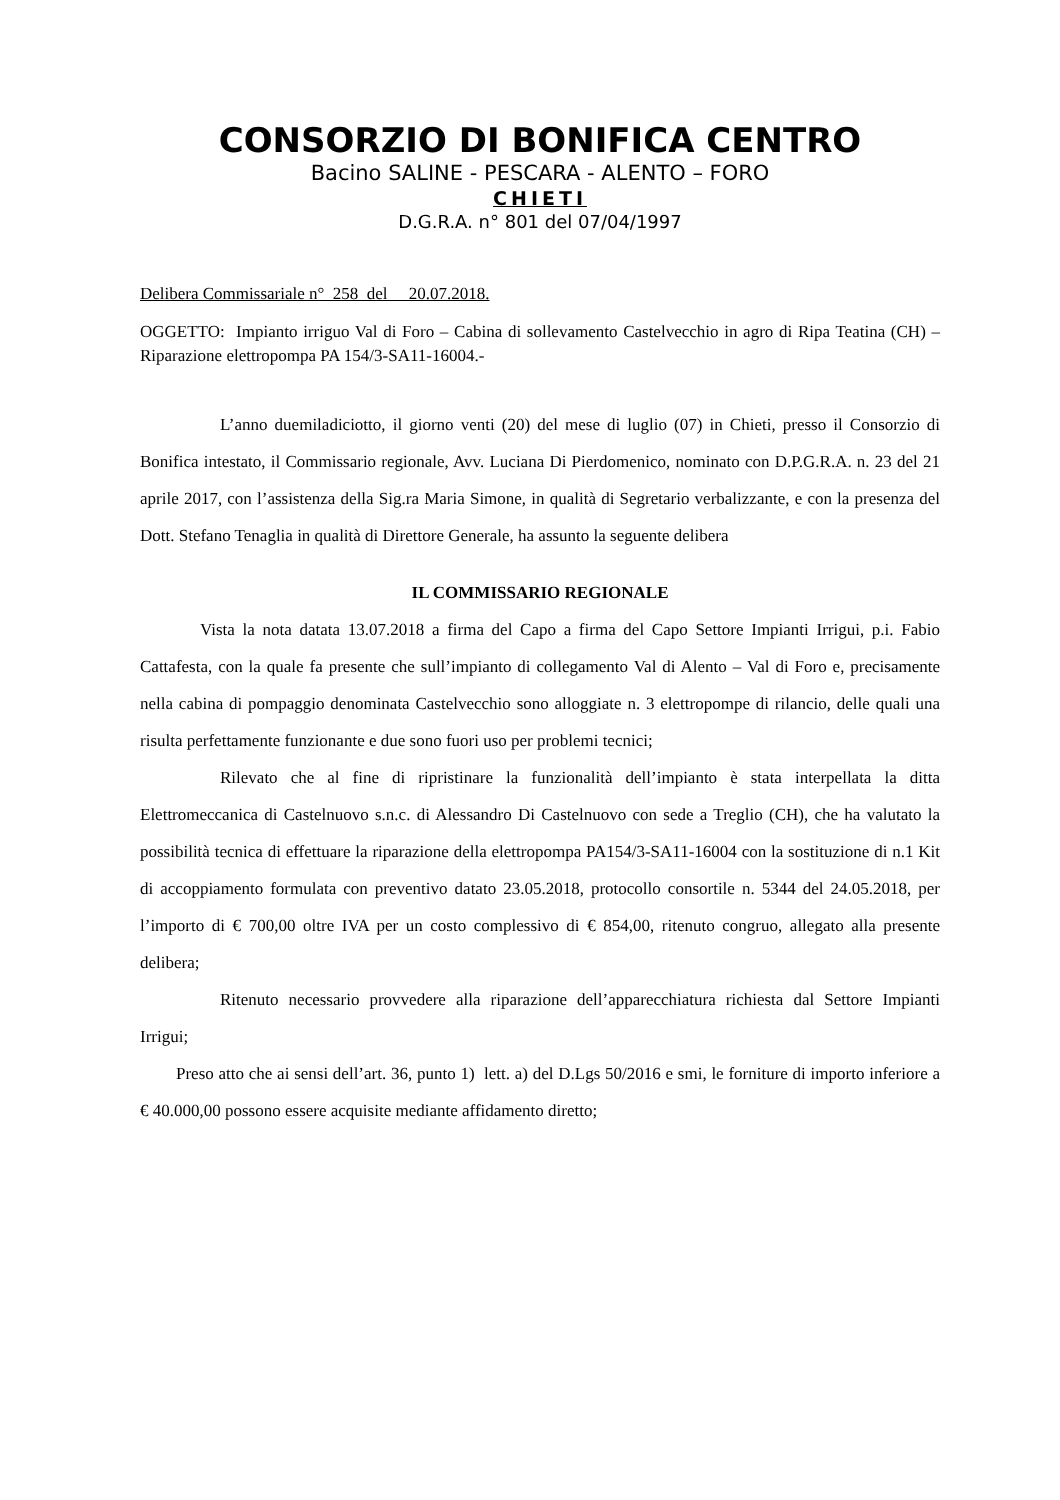CONSORZIO DI BONIFICA CENTRO
Bacino SALINE - PESCARA - ALENTO – FORO
CHIETI
D.G.R.A. n° 801 del 07/04/1997
Delibera Commissariale n° 258 del 20.07.2018.
OGGETTO: Impianto irriguo Val di Foro – Cabina di sollevamento Castelvecchio in agro di Ripa Teatina (CH) – Riparazione elettropompa PA 154/3-SA11-16004.-
L’anno duemiladiciotto, il giorno venti (20) del mese di luglio (07) in Chieti, presso il Consorzio di Bonifica intestato, il Commissario regionale, Avv. Luciana Di Pierdomenico, nominato con D.P.G.R.A. n. 23 del 21 aprile 2017, con l’assistenza della Sig.ra Maria Simone, in qualità di Segretario verbalizzante, e con la presenza del Dott. Stefano Tenaglia in qualità di Direttore Generale, ha assunto la seguente delibera
IL COMMISSARIO REGIONALE
Vista la nota datata 13.07.2018 a firma del Capo a firma del Capo Settore Impianti Irrigui, p.i. Fabio Cattafesta, con la quale fa presente che sull’impianto di collegamento Val di Alento – Val di Foro e, precisamente nella cabina di pompaggio denominata Castelvecchio sono alloggiate n. 3 elettropompe di rilancio, delle quali una risulta perfettamente funzionante e due sono fuori uso per problemi tecnici;
Rilevato che al fine di ripristinare la funzionalità dell’impianto è stata interpellata la ditta Elettromeccanica di Castelnuovo s.n.c. di Alessandro Di Castelnuovo con sede a Treglio (CH), che ha valutato la possibilità tecnica di effettuare la riparazione della elettropompa PA154/3-SA11-16004 con la sostituzione di n.1 Kit di accoppiamento formulata con preventivo datato 23.05.2018, protocollo consortile n. 5344 del 24.05.2018, per l’importo di € 700,00 oltre IVA per un costo complessivo di € 854,00, ritenuto congruo, allegato alla presente delibera;
Ritenuto necessario provvedere alla riparazione dell’apparecchiatura richiesta dal Settore Impianti Irrigui;
Preso atto che ai sensi dell’art. 36, punto 1) lett. a) del D.Lgs 50/2016 e smi, le forniture di importo inferiore a € 40.000,00 possono essere acquisite mediante affidamento diretto;